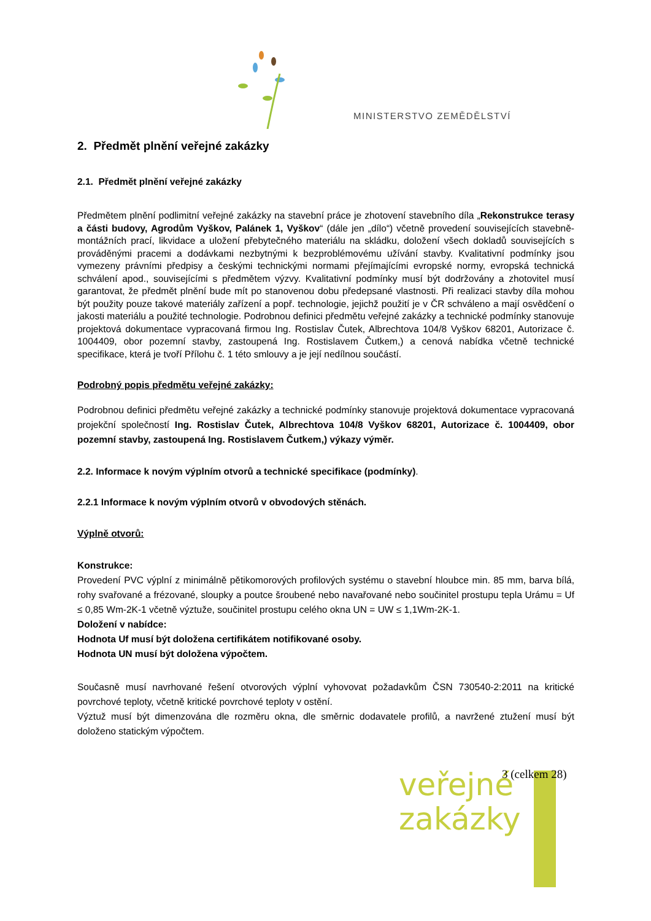MINISTERSTVO ZEMĚDĚLSTVÍ
2. Předmět plnění veřejné zakázky
2.1. Předmět plnění veřejné zakázky
Předmětem plnění podlimitní veřejné zakázky na stavební práce je zhotovení stavebního díla „Rekonstrukce terasy a části budovy, Agrodům Vyškov, Palánek 1, Vyškov“ (dále jen „dílo“) včetně provedení souvisejících stavebně-montážních prací, likvidace a uložení přebytečného materiálu na skládku, doložení všech dokladů souvisejících s prováděnými pracemi a dodávkami nezbytnými k bezproblémovému užívání stavby. Kvalitativní podmínky jsou vymezeny právními předpisy a českými technickými normami přejímajícími evropské normy, evropská technická schválení apod., souvisejícími s předmětem výzvy. Kvalitativní podmínky musí být dodržovány a zhotovitel musí garantovat, že předmět plnění bude mít po stanovenou dobu předepsané vlastnosti. Při realizaci stavby díla mohou být použity pouze takové materiály zařízení a popř. technologie, jejichž použití je v ČR schváleno a mají osvědčení o jakosti materiálu a použité technologie. Podrobnou definici předmětu veřejné zakázky a technické podmínky stanovuje projektová dokumentace vypracovaná firmou Ing. Rostislav Čutek, Albrechtova 104/8 Vyškov 68201, Autorizace č. 1004409, obor pozemní stavby, zastoupená Ing. Rostislavem Čutkem,) a cenová nabídka včetně technické specifikace, která je tvoří Přílohu č. 1 této smlouvy a je její nedílnou součástí.
Podrobný popis předmětu veřejné zakázky:
Podrobnou definici předmětu veřejné zakázky a technické podmínky stanovuje projektová dokumentace vypracovaná projekční společností Ing. Rostislav Čutek, Albrechtova 104/8 Vyškov 68201, Autorizace č. 1004409, obor pozemní stavby, zastoupená Ing. Rostislavem Čutkem,) výkazy výměr.
2.2. Informace k novým výplním otvorů a technické specifikace (podmínky).
2.2.1 Informace k novým výplním otvorů v obvodových stěnách.
Výplně otvorů:
Konstrukce:
Provedení PVC výplní z minimálně pětikomorových profilových systému o stavební hloubce min. 85 mm, barva bílá, rohy svařované a frézované, sloupky a poutce šroubené nebo navařované nebo součinitel prostupu tepla Urámu = Uf ≤ 0,85 Wm-2K-1 včetně výztuže, součinitel prostupu celého okna UN = UW ≤ 1,1Wm-2K-1.
Doložení v nabídce:
Hodnota Uf musí být doložena certifikátem notifikované osoby.
Hodnota UN musí být doložena výpočtem.
Současně musí navrhované řešení otvorových výplní vyhovovat požadavkům ČSN 730540-2:2011 na kritické povrchové teploty, včetně kritické povrchové teploty v ostění.
Výztuž musí být dimenzována dle rozměru okna, dle směrnic dodavatele profilů, a navržené ztužení musí být doloženo statickým výpočtem.
veřejné
zakázky
3 (celkem 28)